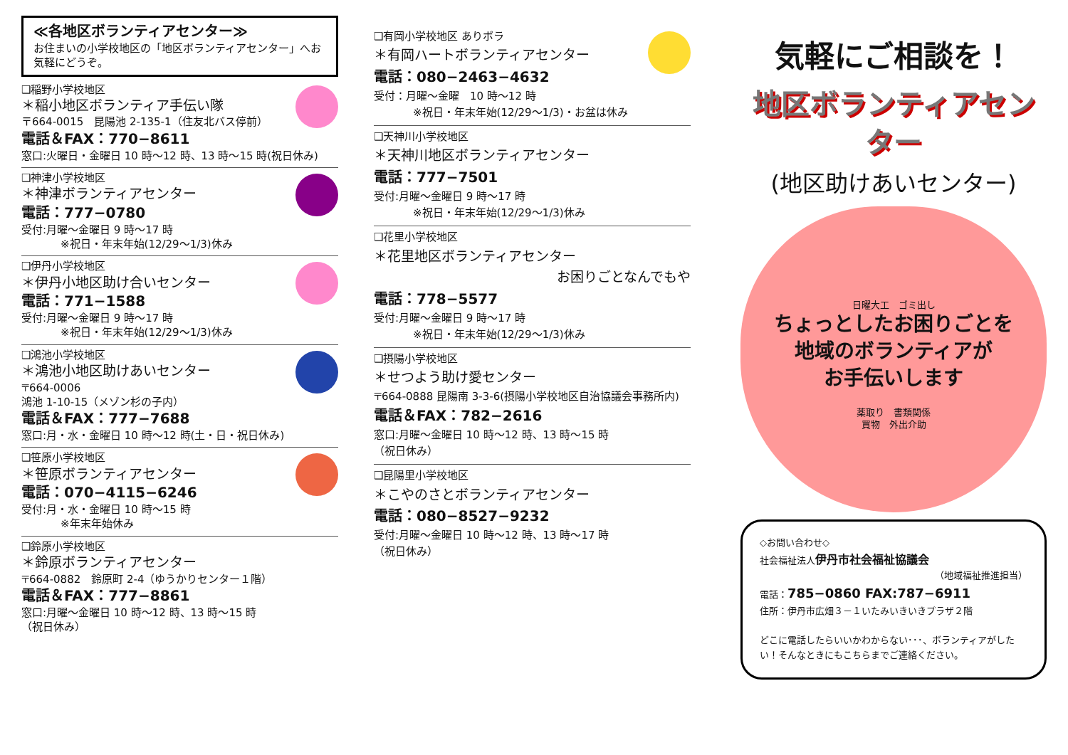≪各地区ボランティアセンター≫
お住まいの小学校地区の「地区ボランティアセンター」へお気軽にどうぞ。
❑稲野小学校地区
＊稲小地区ボランティア手伝い隊
〒664-0015　昆陽池 2-135-1（住友北バス停前）
電話＆FAX：770−8611
窓口:火曜日・金曜日 10 時～12 時、13 時～15 時(祝日休み)
❑神津小学校地区
＊神津ボランティアセンター
電話：777−0780
受付:月曜～金曜日 9 時～17 時
※祝日・年末年始(12/29～1/3)休み
❑伊丹小学校地区
＊伊丹小地区助け合いセンター
電話：771−1588
受付:月曜～金曜日 9 時～17 時
※祝日・年末年始(12/29～1/3)休み
❑鴻池小学校地区
＊鴻池小地区助けあいセンター
〒664-0006
鴻池 1-10-15（メゾン杉の子内）
電話＆FAX：777−7688
窓口:月・水・金曜日 10 時～12 時(土・日・祝日休み)
❑笹原小学校地区
＊笹原ボランティアセンター
電話：070−4115−6246
受付:月・水・金曜日 10 時～15 時
※年末年始休み
❑鈴原小学校地区
＊鈴原ボランティアセンター
〒664-0882　鈴原町 2-4（ゆうかりセンター１階）
電話＆FAX：777−8861
窓口:月曜～金曜日 10 時～12 時、13 時～15 時
（祝日休み）
❑有岡小学校地区 ありボラ
＊有岡ハートボランティアセンター
電話：080−2463−4632
受付：月曜～金曜　10 時～12 時
※祝日・年末年始(12/29～1/3)・お盆は休み
❑天神川小学校地区
＊天神川地区ボランティアセンター
電話：777−7501
受付:月曜～金曜日 9 時～17 時
※祝日・年末年始(12/29～1/3)休み
❑花里小学校地区
＊花里地区ボランティアセンター
お困りごとなんでもや
電話：778−5577
受付:月曜～金曜日 9 時～17 時
※祝日・年末年始(12/29～1/3)休み
❑摂陽小学校地区
＊せつよう助け愛センター
〒664-0888 昆陽南 3-3-6(摂陽小学校地区自治協議会事務所内)
電話＆FAX：782−2616
窓口:月曜～金曜日 10 時～12 時、13 時～15 時
（祝日休み）
❑昆陽里小学校地区
＊こやのさとボランティアセンター
電話：080−8527−9232
受付:月曜～金曜日 10 時～12 時、13 時～17 時
（祝日休み）
気軽にご相談を！
地区ボランティアセンター
(地区助けあいセンター)
日曜大工　ゴミ出し
ちょっとしたお困りごとを
地域のボランティアが
お手伝いします
薬取り　書類関係
買物　外出介助
◇お問い合わせ◇
社会福祉法人伊丹市社会福祉協議会
（地域福祉推進担当）
電話：785−0860 FAX:787−6911
住所：伊丹市広畑３－１いたみいきいきプラザ２階
どこに電話したらいいかわからない･･･、ボランティアがしたい！そんなときにもこちらまでご連絡ください。